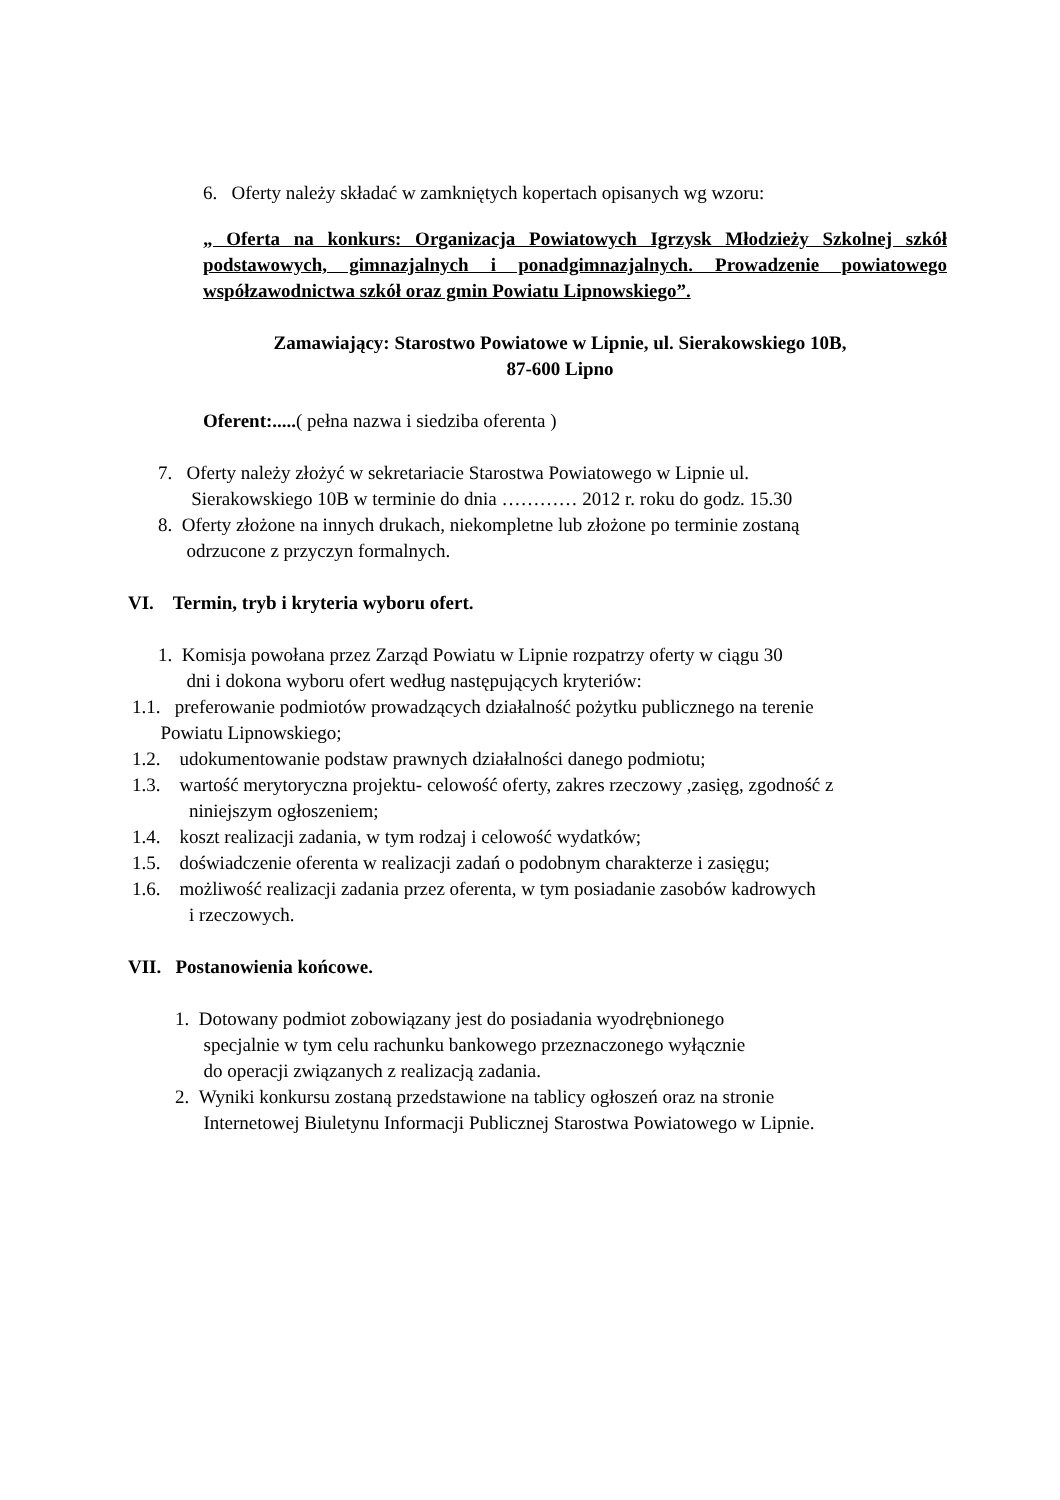6. Oferty należy składać w zamkniętych kopertach opisanych wg wzoru:
„ Oferta na konkurs: Organizacja Powiatowych Igrzysk Młodzieży Szkolnej szkół podstawowych, gimnazjalnych i ponadgimnazjalnych. Prowadzenie powiatowego współzawodnictwa szkół oraz gmin Powiatu Lipnowskiego”.
Zamawiający: Starostwo Powiatowe w Lipnie, ul. Sierakowskiego 10B,
87-600 Lipno
Oferent:.....( pełna nazwa i siedziba oferenta )
7. Oferty należy złożyć w sekretariacie Starostwa Powiatowego w Lipnie ul.
Sierakowskiego 10B w terminie do dnia ………… 2012 r. roku do godz. 15.30
8. Oferty złożone na innych drukach, niekompletne lub złożone po terminie zostaną
odrzucone z przyczyn formalnych.
VI. Termin, tryb i kryteria wyboru ofert.
1. Komisja powołana przez Zarząd Powiatu w Lipnie rozpatrzy oferty w ciągu 30
dni i dokona wyboru ofert według następujących kryteriów:
1.1. preferowanie podmiotów prowadzących działalność pożytku publicznego na terenie
Powiatu Lipnowskiego;
1.2. udokumentowanie podstaw prawnych działalności danego podmiotu;
1.3. wartość merytoryczna projektu- celowość oferty, zakres rzeczowy ,zasięg, zgodność z
niniejszym ogłoszeniem;
1.4. koszt realizacji zadania, w tym rodzaj i celowość wydatków;
1.5. doświadczenie oferenta w realizacji zadań o podobnym charakterze i zasięgu;
1.6. możliwość realizacji zadania przez oferenta, w tym posiadanie zasobów kadrowych
i rzeczowych.
VII. Postanowienia końcowe.
1. Dotowany podmiot zobowiązany jest do posiadania wyodrębnionego
specjalnie w tym celu rachunku bankowego przeznaczonego wyłącznie
do operacji związanych z realizacją zadania.
2. Wyniki konkursu zostaną przedstawione na tablicy ogłoszeń oraz na stronie
Internetowej Biuletynu Informacji Publicznej Starostwa Powiatowego w Lipnie.